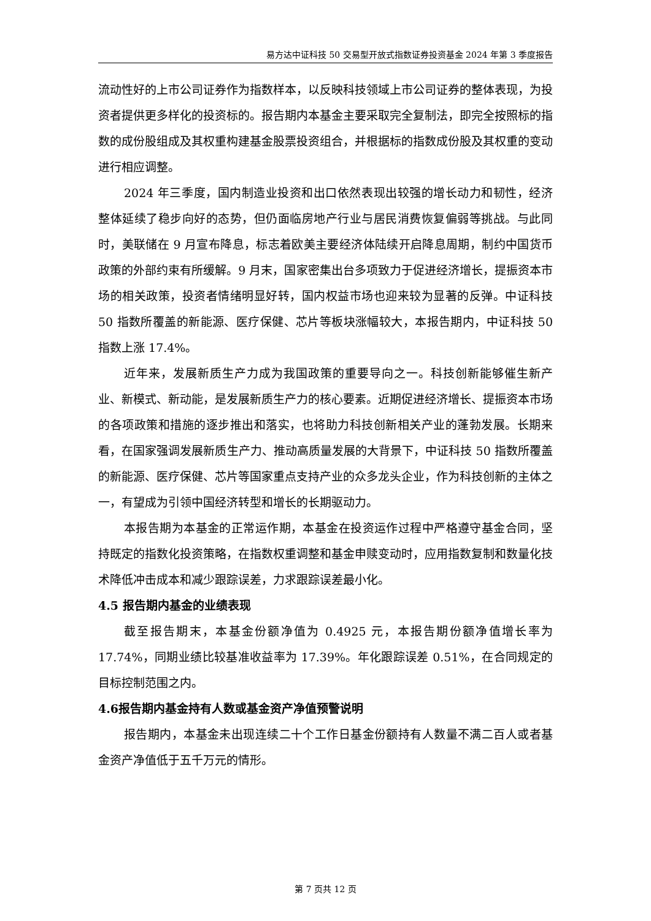易方达中证科技 50 交易型开放式指数证券投资基金 2024 年第 3 季度报告
流动性好的上市公司证券作为指数样本，以反映科技领域上市公司证券的整体表现，为投资者提供更多样化的投资标的。报告期内本基金主要采取完全复制法，即完全按照标的指数的成份股组成及其权重构建基金股票投资组合，并根据标的指数成份股及其权重的变动进行相应调整。
2024 年三季度，国内制造业投资和出口依然表现出较强的增长动力和韧性，经济整体延续了稳步向好的态势，但仍面临房地产行业与居民消费恢复偏弱等挑战。与此同时，美联储在 9 月宣布降息，标志着欧美主要经济体陆续开启降息周期，制约中国货币政策的外部约束有所缓解。9 月末，国家密集出台多项致力于促进经济增长，提振资本市场的相关政策，投资者情绪明显好转，国内权益市场也迎来较为显著的反弹。中证科技 50 指数所覆盖的新能源、医疗保健、芯片等板块涨幅较大，本报告期内，中证科技 50 指数上涨 17.4%。
近年来，发展新质生产力成为我国政策的重要导向之一。科技创新能够催生新产业、新模式、新动能，是发展新质生产力的核心要素。近期促进经济增长、提振资本市场的各项政策和措施的逐步推出和落实，也将助力科技创新相关产业的蓬勃发展。长期来看，在国家强调发展新质生产力、推动高质量发展的大背景下，中证科技 50 指数所覆盖的新能源、医疗保健、芯片等国家重点支持产业的众多龙头企业，作为科技创新的主体之一，有望成为引领中国经济转型和增长的长期驱动力。
本报告期为本基金的正常运作期，本基金在投资运作过程中严格遵守基金合同，坚持既定的指数化投资策略，在指数权重调整和基金申赎变动时，应用指数复制和数量化技术降低冲击成本和减少跟踪误差，力求跟踪误差最小化。
4.5 报告期内基金的业绩表现
截至报告期末，本基金份额净值为 0.4925 元，本报告期份额净值增长率为 17.74%，同期业绩比较基准收益率为 17.39%。年化跟踪误差 0.51%，在合同规定的目标控制范围之内。
4.6报告期内基金持有人数或基金资产净值预警说明
报告期内，本基金未出现连续二十个工作日基金份额持有人数量不满二百人或者基金资产净值低于五千万元的情形。
第 7 页共 12 页